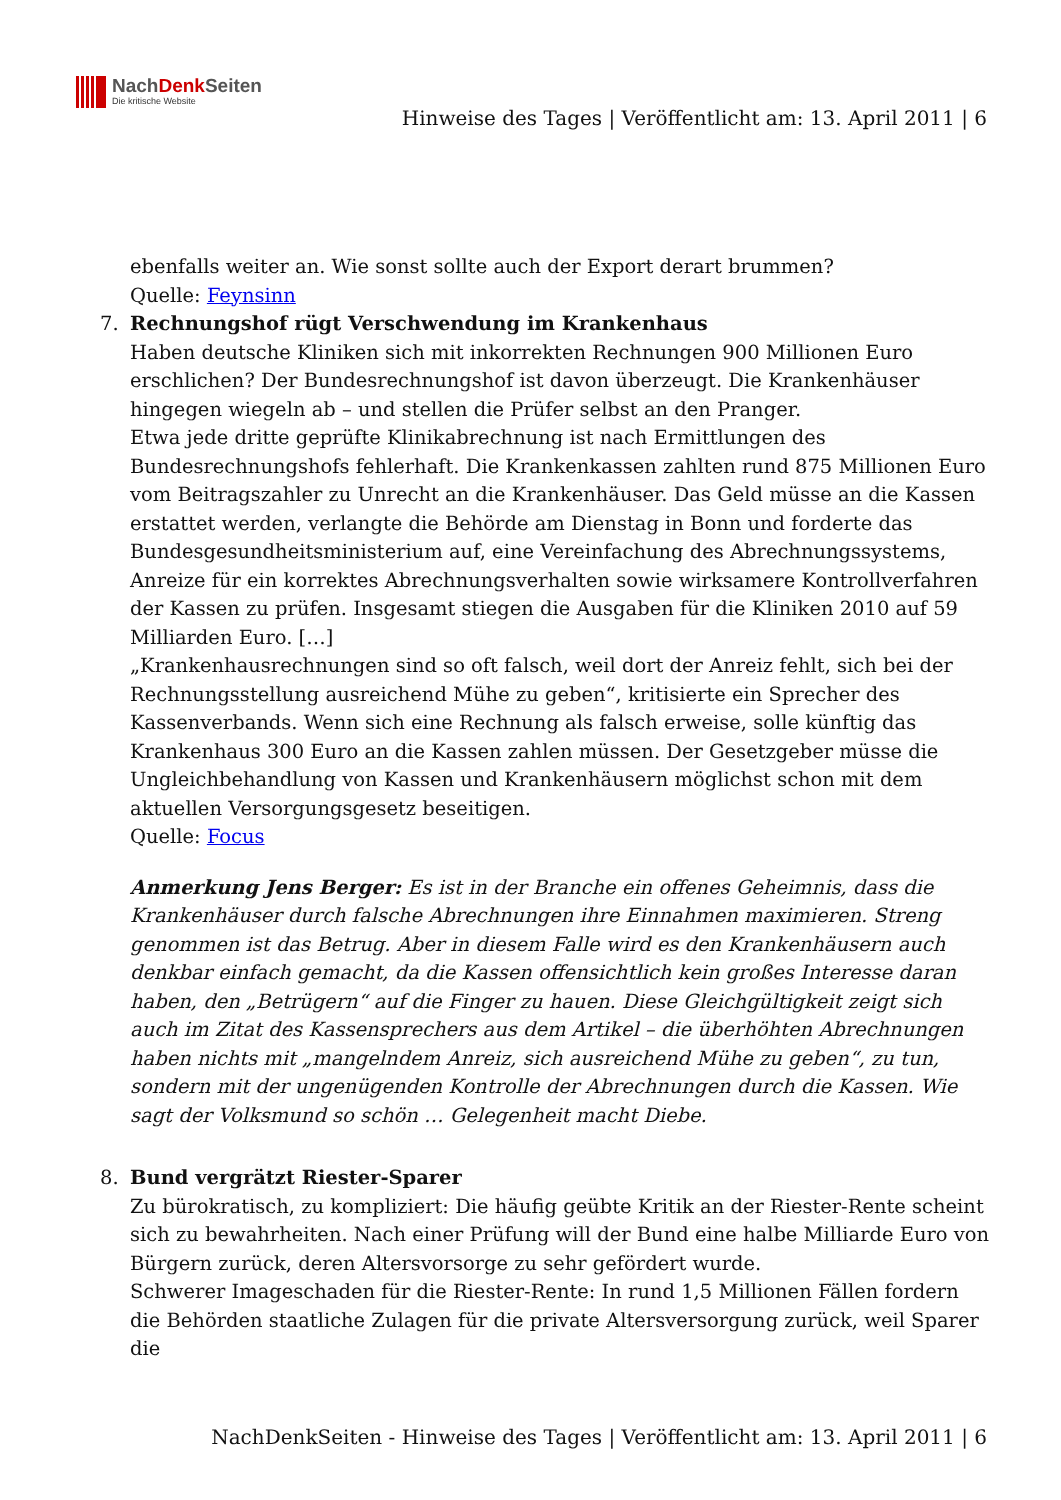NachDenk Seiten
Die kritische Website
Hinweise des Tages | Veröffentlicht am: 13. April 2011 | 6
ebenfalls weiter an. Wie sonst sollte auch der Export derart brummen?
Quelle: Feynsinn
7. Rechnungshof rügt Verschwendung im Krankenhaus
Haben deutsche Kliniken sich mit inkorrekten Rechnungen 900 Millionen Euro erschlichen? Der Bundesrechnungshof ist davon überzeugt. Die Krankenhäuser hingegen wiegeln ab – und stellen die Prüfer selbst an den Pranger.
Etwa jede dritte geprüfte Klinikabrechnung ist nach Ermittlungen des Bundesrechnungshofs fehlerhaft. Die Krankenkassen zahlten rund 875 Millionen Euro vom Beitragszahler zu Unrecht an die Krankenhäuser. Das Geld müsse an die Kassen erstattet werden, verlangte die Behörde am Dienstag in Bonn und forderte das Bundesgesundheitsministerium auf, eine Vereinfachung des Abrechnungssystems, Anreize für ein korrektes Abrechnungsverhalten sowie wirksamere Kontrollverfahren der Kassen zu prüfen. Insgesamt stiegen die Ausgaben für die Kliniken 2010 auf 59 Milliarden Euro. […]
„Krankenhausrechnungen sind so oft falsch, weil dort der Anreiz fehlt, sich bei der Rechnungsstellung ausreichend Mühe zu geben“, kritisierte ein Sprecher des Kassenverbands. Wenn sich eine Rechnung als falsch erweise, solle künftig das Krankenhaus 300 Euro an die Kassen zahlen müssen. Der Gesetzgeber müsse die Ungleichbehandlung von Kassen und Krankenhäusern möglichst schon mit dem aktuellen Versorgungsgesetz beseitigen.
Quelle: Focus
Anmerkung Jens Berger: Es ist in der Branche ein offenes Geheimnis, dass die Krankenhäuser durch falsche Abrechnungen ihre Einnahmen maximieren. Streng genommen ist das Betrug. Aber in diesem Falle wird es den Krankenhäusern auch denkbar einfach gemacht, da die Kassen offensichtlich kein großes Interesse daran haben, den „Betrügern“ auf die Finger zu hauen. Diese Gleichgültigkeit zeigt sich auch im Zitat des Kassensprechers aus dem Artikel – die überhöhten Abrechnungen haben nichts mit „mangelndem Anreiz, sich ausreichend Mühe zu geben“, zu tun, sondern mit der ungenügenden Kontrolle der Abrechnungen durch die Kassen. Wie sagt der Volksmund so schön … Gelegenheit macht Diebe.
8. Bund vergrätzt Riester-Sparer
Zu bürokratisch, zu kompliziert: Die häufig geübte Kritik an der Riester-Rente scheint sich zu bewahrheiten. Nach einer Prüfung will der Bund eine halbe Milliarde Euro von Bürgern zurück, deren Altersvorsorge zu sehr gefördert wurde.
Schwerer Imageschaden für die Riester-Rente: In rund 1,5 Millionen Fällen fordern die Behörden staatliche Zulagen für die private Altersversorgung zurück, weil Sparer die
NachDenkSeiten - Hinweise des Tages | Veröffentlicht am: 13. April 2011 | 6